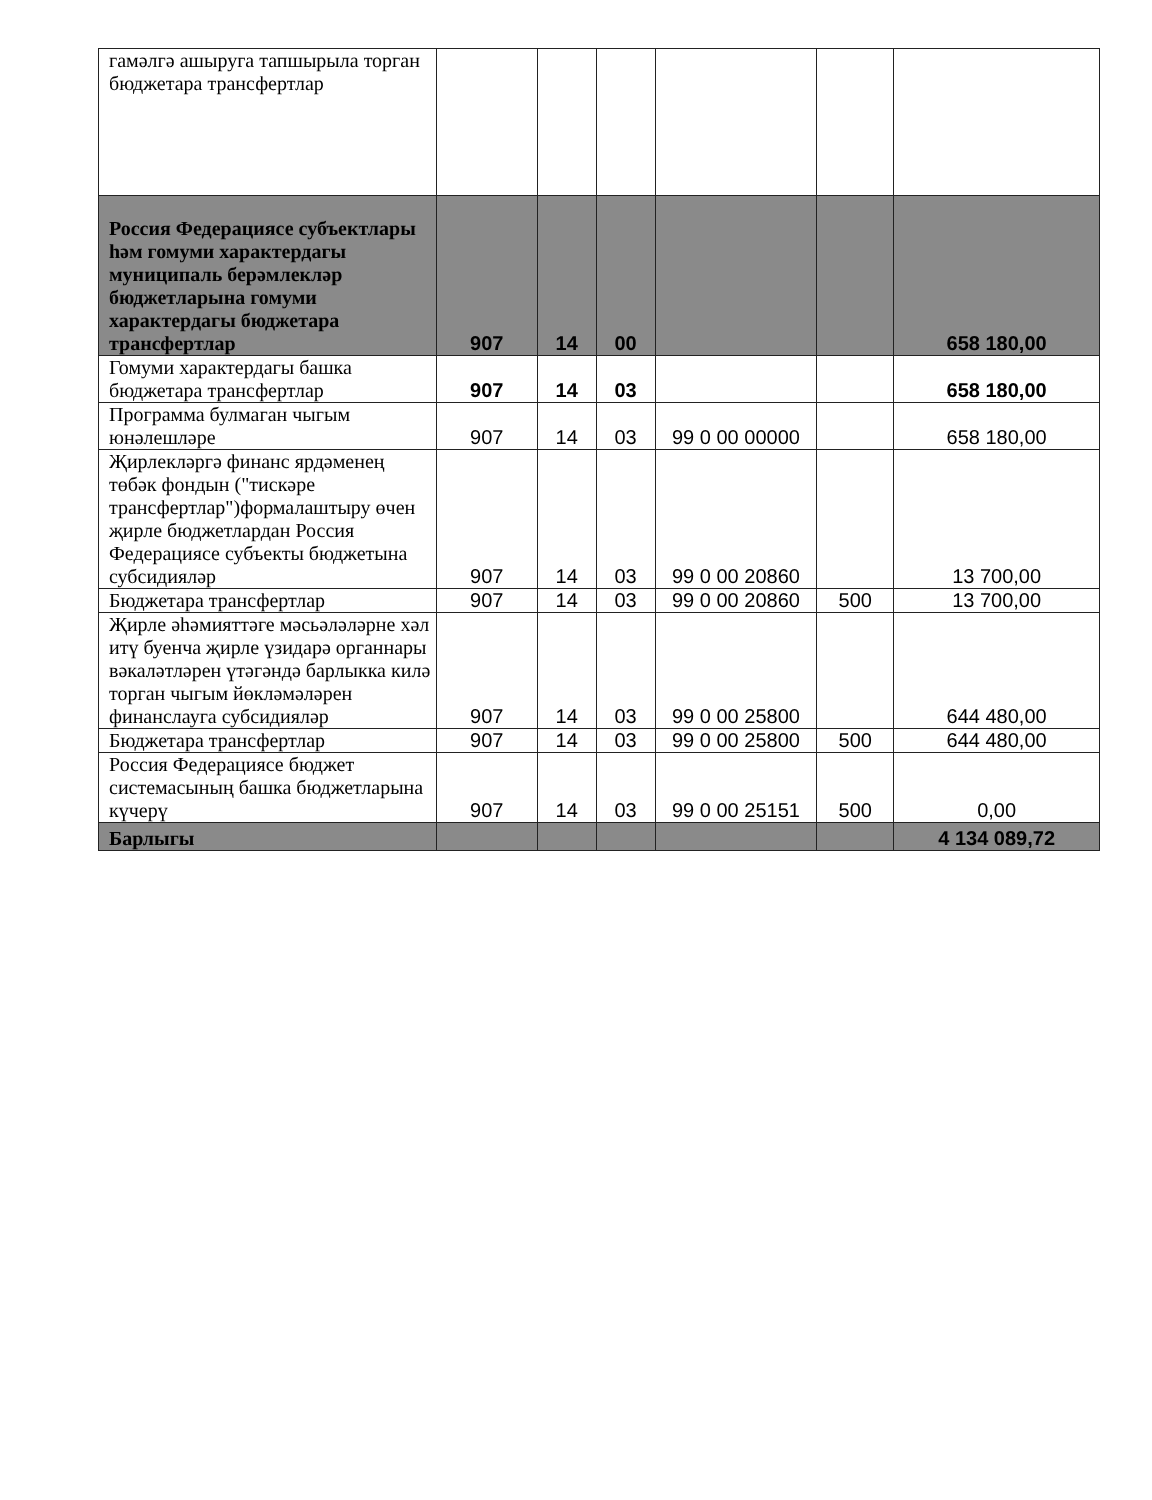| гамәлгә ашыруга тапшырыла торган бюджетара трансфертлар | | | | | | |
| Россия Федерациясе субъектлары һәм гомуми характердагы муниципаль берәмлекләр бюджетларына гомуми характердагы бюджетара трансфертлар | 907 | 14 | 00 | | | 658 180,00 |
| Гомуми характердагы башка бюджетара трансфертлар | 907 | 14 | 03 | | | 658 180,00 |
| Программа булмаган чыгым юнәлешләре | 907 | 14 | 03 | 99 0 00 00000 | | 658 180,00 |
| Җирлекләргә финанс ярдәменең төбәк фондын ("тискәре трансфертлар")формалаштыру өчен җирле бюджетлардан Россия Федерациясе субъекты бюджетына субсидияләр | 907 | 14 | 03 | 99 0 00 20860 | | 13 700,00 |
| Бюджетара трансфертлар | 907 | 14 | 03 | 99 0 00 20860 | 500 | 13 700,00 |
| Җирле әһәмияттәге мәсьәләләрне хәл итү буенча җирле үзидарә органнары вәкаләтләрен үтәгәндә барлыкка килә торган чыгым йөкләмәләрен финанслауга субсидияләр | 907 | 14 | 03 | 99 0 00 25800 | | 644 480,00 |
| Бюджетара трансфертлар | 907 | 14 | 03 | 99 0 00 25800 | 500 | 644 480,00 |
| Россия Федерациясе бюджет системасының башка бюджетларына күчерү | 907 | 14 | 03 | 99 0 00 25151 | 500 | 0,00 |
| Барлыгы | | | | | | 4 134 089,72 |